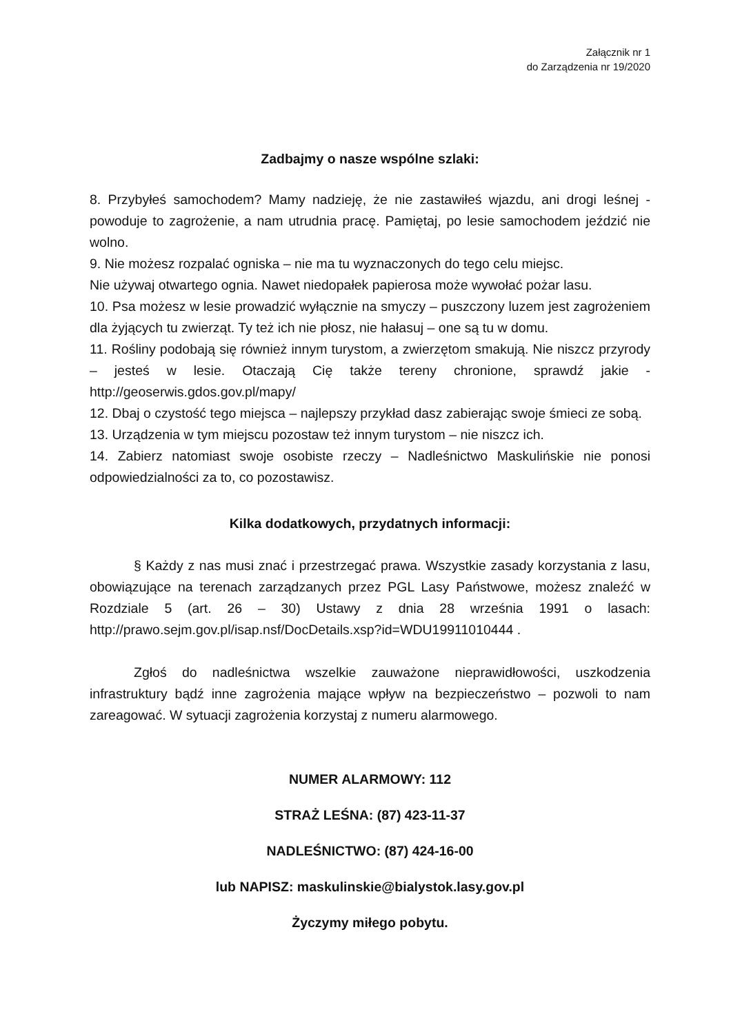Załącznik nr 1
do Zarządzenia nr 19/2020
Zadbajmy o nasze wspólne szlaki:
8. Przybyłeś samochodem? Mamy nadzieję, że nie zastawiłeś wjazdu, ani drogi leśnej - powoduje to zagrożenie, a nam utrudnia pracę. Pamiętaj, po lesie samochodem jeździć nie wolno.
9. Nie możesz rozpalać ogniska – nie ma tu wyznaczonych do tego celu miejsc.
Nie używaj otwartego ognia. Nawet niedopałek papierosa może wywołać pożar lasu.
10. Psa możesz w lesie prowadzić wyłącznie na smyczy – puszczony luzem jest zagrożeniem dla żyjących tu zwierząt. Ty też ich nie płosz, nie hałasuj – one są tu w domu.
11. Rośliny podobają się również innym turystom, a zwierzętom smakują. Nie niszcz przyrody – jesteś w lesie. Otaczają Cię także tereny chronione, sprawdź jakie - http://geoserwis.gdos.gov.pl/mapy/
12. Dbaj o czystość tego miejsca – najlepszy przykład dasz zabierając swoje śmieci ze sobą.
13. Urządzenia w tym miejscu pozostaw też innym turystom – nie niszcz ich.
14. Zabierz natomiast swoje osobiste rzeczy – Nadleśnictwo Maskulińskie nie ponosi odpowiedzialności za to, co pozostawisz.
Kilka dodatkowych, przydatnych informacji:
§ Każdy z nas musi znać i przestrzegać prawa. Wszystkie zasady korzystania z lasu, obowiązujące na terenach zarządzanych przez PGL Lasy Państwowe, możesz znaleźć w Rozdziale 5 (art. 26 – 30) Ustawy z dnia 28 września 1991 o lasach: http://prawo.sejm.gov.pl/isap.nsf/DocDetails.xsp?id=WDU19911010444 .
Zgłoś do nadleśnictwa wszelkie zauważone nieprawidłowości, uszkodzenia infrastruktury bądź inne zagrożenia mające wpływ na bezpieczeństwo – pozwoli to nam zareagować. W sytuacji zagrożenia korzystaj z numeru alarmowego.
NUMER ALARMOWY: 112
STRAŻ LEŚNA: (87) 423-11-37
NADLEŚNICTWO: (87) 424-16-00
lub NAPISZ: maskulinskie@bialystok.lasy.gov.pl
Życzymy miłego pobytu.